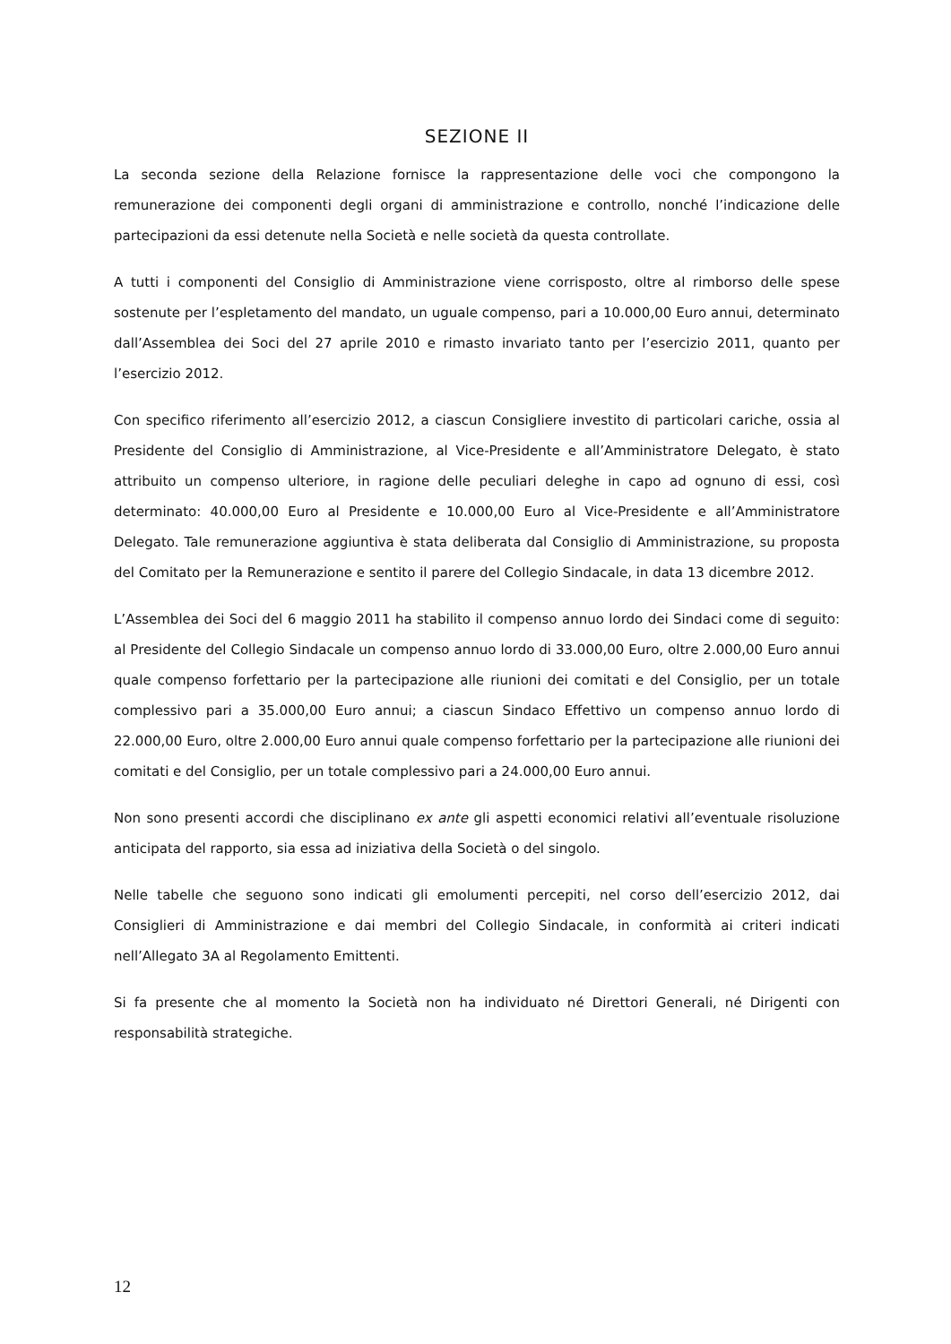SEZIONE II
La seconda sezione della Relazione fornisce la rappresentazione delle voci che compongono la remunerazione dei componenti degli organi di amministrazione e controllo, nonché l’indicazione delle partecipazioni da essi detenute nella Società e nelle società da questa controllate.
A tutti i componenti del Consiglio di Amministrazione viene corrisposto, oltre al rimborso delle spese sostenute per l’espletamento del mandato, un uguale compenso, pari a 10.000,00 Euro annui, determinato dall’Assemblea dei Soci del 27 aprile 2010 e rimasto invariato tanto per l’esercizio 2011, quanto per l’esercizio 2012.
Con specifico riferimento all’esercizio 2012, a ciascun Consigliere investito di particolari cariche, ossia al Presidente del Consiglio di Amministrazione, al Vice-Presidente e all’Amministratore Delegato, è stato attribuito un compenso ulteriore, in ragione delle peculiari deleghe in capo ad ognuno di essi, così determinato: 40.000,00 Euro al Presidente e 10.000,00 Euro al Vice-Presidente e all’Amministratore Delegato. Tale remunerazione aggiuntiva è stata deliberata dal Consiglio di Amministrazione, su proposta del Comitato per la Remunerazione e sentito il parere del Collegio Sindacale, in data 13 dicembre 2012.
L’Assemblea dei Soci del 6 maggio 2011 ha stabilito il compenso annuo lordo dei Sindaci come di seguito: al Presidente del Collegio Sindacale un compenso annuo lordo di 33.000,00 Euro, oltre 2.000,00 Euro annui quale compenso forfettario per la partecipazione alle riunioni dei comitati e del Consiglio, per un totale complessivo pari a 35.000,00 Euro annui; a ciascun Sindaco Effettivo un compenso annuo lordo di 22.000,00 Euro, oltre 2.000,00 Euro annui quale compenso forfettario per la partecipazione alle riunioni dei comitati e del Consiglio, per un totale complessivo pari a 24.000,00 Euro annui.
Non sono presenti accordi che disciplinano ex ante gli aspetti economici relativi all’eventuale risoluzione anticipata del rapporto, sia essa ad iniziativa della Società o del singolo.
Nelle tabelle che seguono sono indicati gli emolumenti percepiti, nel corso dell’esercizio 2012, dai Consiglieri di Amministrazione e dai membri del Collegio Sindacale, in conformità ai criteri indicati nell’Allegato 3A al Regolamento Emittenti.
Si fa presente che al momento la Società non ha individuato né Direttori Generali, né Dirigenti con responsabilità strategiche.
12